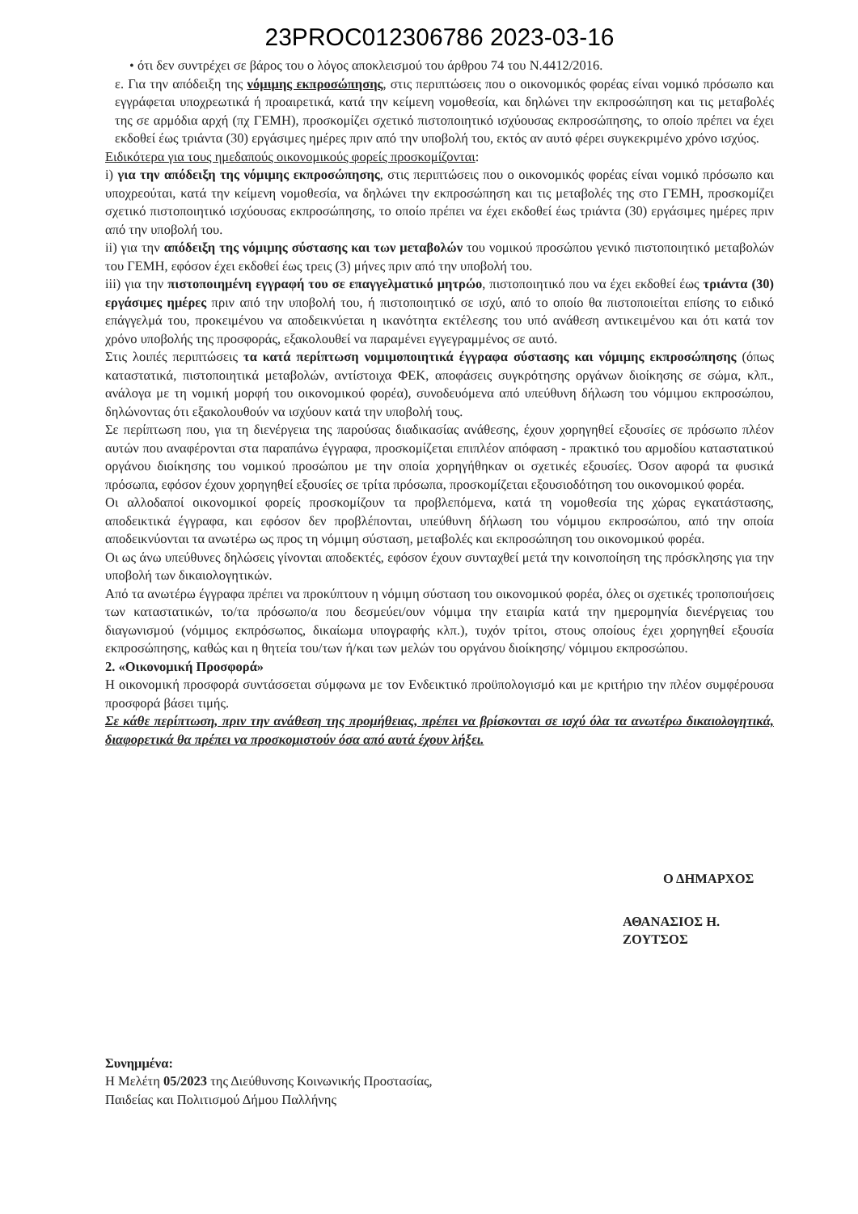23PROC012306786 2023-03-16
• ότι δεν συντρέχει σε βάρος του ο λόγος αποκλεισμού του άρθρου 74 του Ν.4412/2016.
ε. Για την απόδειξη της νόμιμης εκπροσώπησης, στις περιπτώσεις που ο οικονομικός φορέας είναι νομικό πρόσωπο και εγγράφεται υποχρεωτικά ή προαιρετικά, κατά την κείμενη νομοθεσία, και δηλώνει την εκπροσώπηση και τις μεταβολές της σε αρμόδια αρχή (πχ ΓΕΜΗ), προσκομίζει σχετικό πιστοποιητικό ισχύουσας εκπροσώπησης, το οποίο πρέπει να έχει εκδοθεί έως τριάντα (30) εργάσιμες ημέρες πριν από την υποβολή του, εκτός αν αυτό φέρει συγκεκριμένο χρόνο ισχύος.
Ειδικότερα για τους ημεδαπούς οικονομικούς φορείς προσκομίζονται:
i) για την απόδειξη της νόμιμης εκπροσώπησης, στις περιπτώσεις που ο οικονομικός φορέας είναι νομικό πρόσωπο και υποχρεούται, κατά την κείμενη νομοθεσία, να δηλώνει την εκπροσώπηση και τις μεταβολές της στο ΓΕΜΗ, προσκομίζει σχετικό πιστοποιητικό ισχύουσας εκπροσώπησης, το οποίο πρέπει να έχει εκδοθεί έως τριάντα (30) εργάσιμες ημέρες πριν από την υποβολή του.
ii) για την απόδειξη της νόμιμης σύστασης και των μεταβολών του νομικού προσώπου γενικό πιστοποιητικό μεταβολών του ΓΕΜΗ, εφόσον έχει εκδοθεί έως τρεις (3) μήνες πριν από την υποβολή του.
iii) για την πιστοποιημένη εγγραφή του σε επαγγελματικό μητρώο, πιστοποιητικό που να έχει εκδοθεί έως τριάντα (30) εργάσιμες ημέρες πριν από την υποβολή του, ή πιστοποιητικό σε ισχύ, από το οποίο θα πιστοποιείται επίσης το ειδικό επάγγελμά του, προκειμένου να αποδεικνύεται η ικανότητα εκτέλεσης του υπό ανάθεση αντικειμένου και ότι κατά τον χρόνο υποβολής της προσφοράς, εξακολουθεί να παραμένει εγγεγραμμένος σε αυτό.
Στις λοιπές περιπτώσεις τα κατά περίπτωση νομιμοποιητικά έγγραφα σύστασης και νόμιμης εκπροσώπησης (όπως καταστατικά, πιστοποιητικά μεταβολών, αντίστοιχα ΦΕΚ, αποφάσεις συγκρότησης οργάνων διοίκησης σε σώμα, κλπ., ανάλογα με τη νομική μορφή του οικονομικού φορέα), συνοδευόμενα από υπεύθυνη δήλωση του νόμιμου εκπροσώπου, δηλώνοντας ότι εξακολουθούν να ισχύουν κατά την υποβολή τους.
Σε περίπτωση που, για τη διενέργεια της παρούσας διαδικασίας ανάθεσης, έχουν χορηγηθεί εξουσίες σε πρόσωπο πλέον αυτών που αναφέρονται στα παραπάνω έγγραφα, προσκομίζεται επιπλέον απόφαση - πρακτικό του αρμοδίου καταστατικού οργάνου διοίκησης του νομικού προσώπου με την οποία χορηγήθηκαν οι σχετικές εξουσίες. Όσον αφορά τα φυσικά πρόσωπα, εφόσον έχουν χορηγηθεί εξουσίες σε τρίτα πρόσωπα, προσκομίζεται εξουσιοδότηση του οικονομικού φορέα.
Οι αλλοδαποί οικονομικοί φορείς προσκομίζουν τα προβλεπόμενα, κατά τη νομοθεσία της χώρας εγκατάστασης, αποδεικτικά έγγραφα, και εφόσον δεν προβλέπονται, υπεύθυνη δήλωση του νόμιμου εκπροσώπου, από την οποία αποδεικνύονται τα ανωτέρω ως προς τη νόμιμη σύσταση, μεταβολές και εκπροσώπηση του οικονομικού φορέα.
Οι ως άνω υπεύθυνες δηλώσεις γίνονται αποδεκτές, εφόσον έχουν συνταχθεί μετά την κοινοποίηση της πρόσκλησης για την υποβολή των δικαιολογητικών.
Από τα ανωτέρω έγγραφα πρέπει να προκύπτουν η νόμιμη σύσταση του οικονομικού φορέα, όλες οι σχετικές τροποποιήσεις των καταστατικών, το/τα πρόσωπο/α που δεσμεύει/ουν νόμιμα την εταιρία κατά την ημερομηνία διενέργειας του διαγωνισμού (νόμιμος εκπρόσωπος, δικαίωμα υπογραφής κλπ.), τυχόν τρίτοι, στους οποίους έχει χορηγηθεί εξουσία εκπροσώπησης, καθώς και η θητεία του/των ή/και των μελών του οργάνου διοίκησης/ νόμιμου εκπροσώπου.
2. «Οικονομική Προσφορά»
Η οικονομική προσφορά συντάσσεται σύμφωνα με τον Ενδεικτικό προϋπολογισμό και με κριτήριο την πλέον συμφέρουσα προσφορά βάσει τιμής.
Σε κάθε περίπτωση, πριν την ανάθεση της προμήθειας, πρέπει να βρίσκονται σε ισχύ όλα τα ανωτέρω δικαιολογητικά, διαφορετικά θα πρέπει να προσκομιστούν όσα από αυτά έχουν λήξει.
Ο ΔΗΜΑΡΧΟΣ
ΑΘΑΝΑΣΙΟΣ Η. ΖΟΥΤΣΟΣ
Συνημμένα:
Η Μελέτη 05/2023 της Διεύθυνσης Κοινωνικής Προστασίας,
Παιδείας και Πολιτισμού Δήμου Παλλήνης